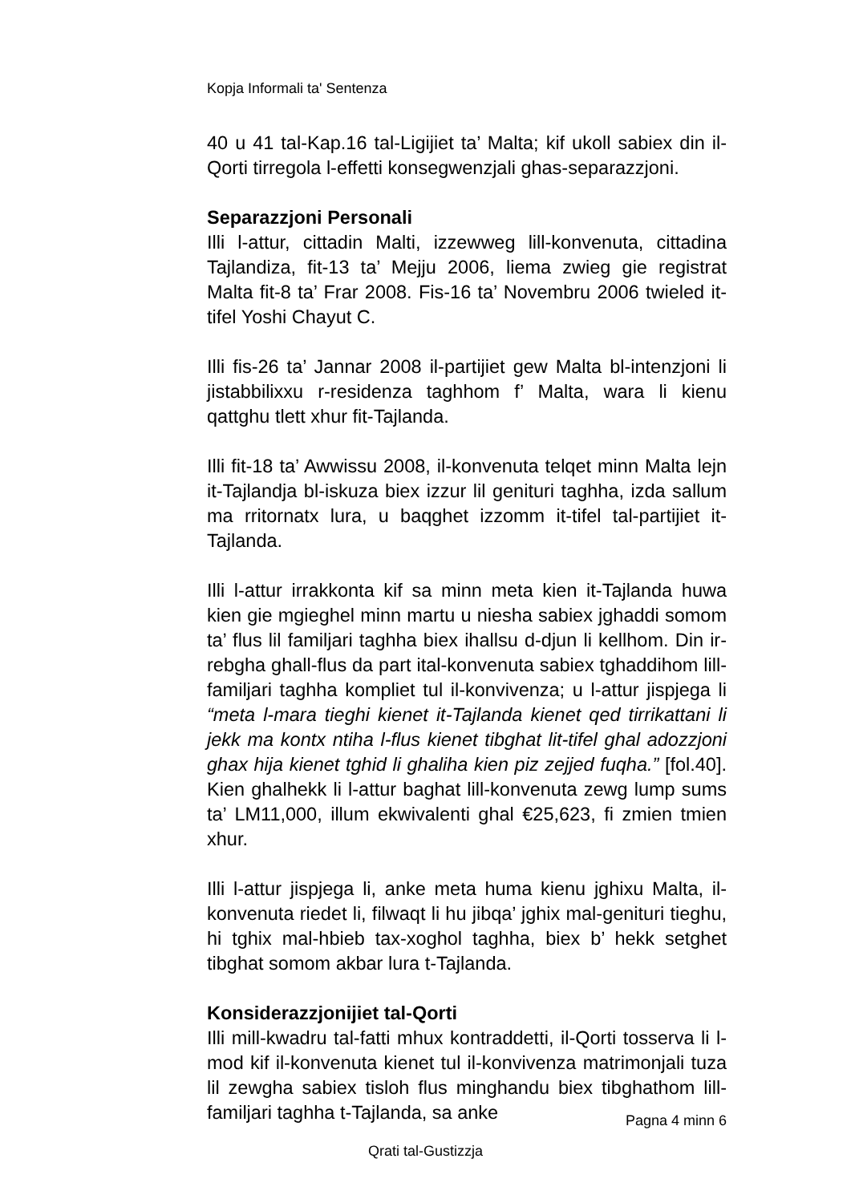Kopja Informali ta' Sentenza
40 u 41 tal-Kap.16 tal-Ligijiet ta’ Malta; kif ukoll sabiex din il-Qorti tirregola l-effetti konsegwenzjali ghas-separazzjoni.
Separazzjoni Personali
Illi l-attur, cittadin Malti, izzewweg lill-konvenuta, cittadina Tajlandiza, fit-13 ta’ Mejju 2006, liema zwieg gie registrat Malta fit-8 ta’ Frar 2008. Fis-16 ta’ Novembru 2006 twieled it-tifel Yoshi Chayut C.
Illi fis-26 ta’ Jannar 2008 il-partijiet gew Malta bl-intenzjoni li jistabbilixxu r-residenza taghhom f’ Malta, wara li kienu qattghu tlett xhur fit-Tajlanda.
Illi fit-18 ta’ Awwissu 2008, il-konvenuta telqet minn Malta lejn it-Tajlandja bl-iskuza biex izzur lil genituri taghha, izda sallum ma rritornatx lura, u baqghet izzomm it-tifel tal-partijiet it-Tajlanda.
Illi l-attur irrakkonta kif sa minn meta kien it-Tajlanda huwa kien gie mgieghel minn martu u niesha sabiex jghaddi somom ta’ flus lil familjari taghha biex ihallsu d-djun li kellhom. Din ir-rebgha ghall-flus da part ital-konvenuta sabiex tghaddihom lill-familjari taghha kompliet tul il-konvivenza; u l-attur jispjega li “meta l-mara tieghi kienet it-Tajlanda kienet qed tirrikattani li jekk ma kontx ntiha l-flus kienet tibghat lit-tifel ghal adozzjoni ghax hija kienet tghid li ghaliha kien piz zejjed fuqha.” [fol.40]. Kien ghalhekk li l-attur baghat lill-konvenuta zewg lump sums ta’ LM11,000, illum ekwivalenti ghal €25,623, fi zmien tmien xhur.
Illi l-attur jispjega li, anke meta huma kienu jghixu Malta, il-konvenuta riedet li, filwaqt li hu jibqa’ jghix mal-genituri tieghu, hi tghix mal-hbieb tax-xoghol taghha, biex b’ hekk setghet tibghat somom akbar lura t-Tajlanda.
Konsiderazzjonijiet tal-Qorti
Illi mill-kwadru tal-fatti mhux kontraddetti, il-Qorti tosserva li l-mod kif il-konvenuta kienet tul il-konvivenza matrimonjali tuza lil zewgha sabiex tisloh flus minghandu biex tibghathom lill-familjari taghha t-Tajlanda, sa anke
Pagna 4 minn 6
Qrati tal-Gustizzja